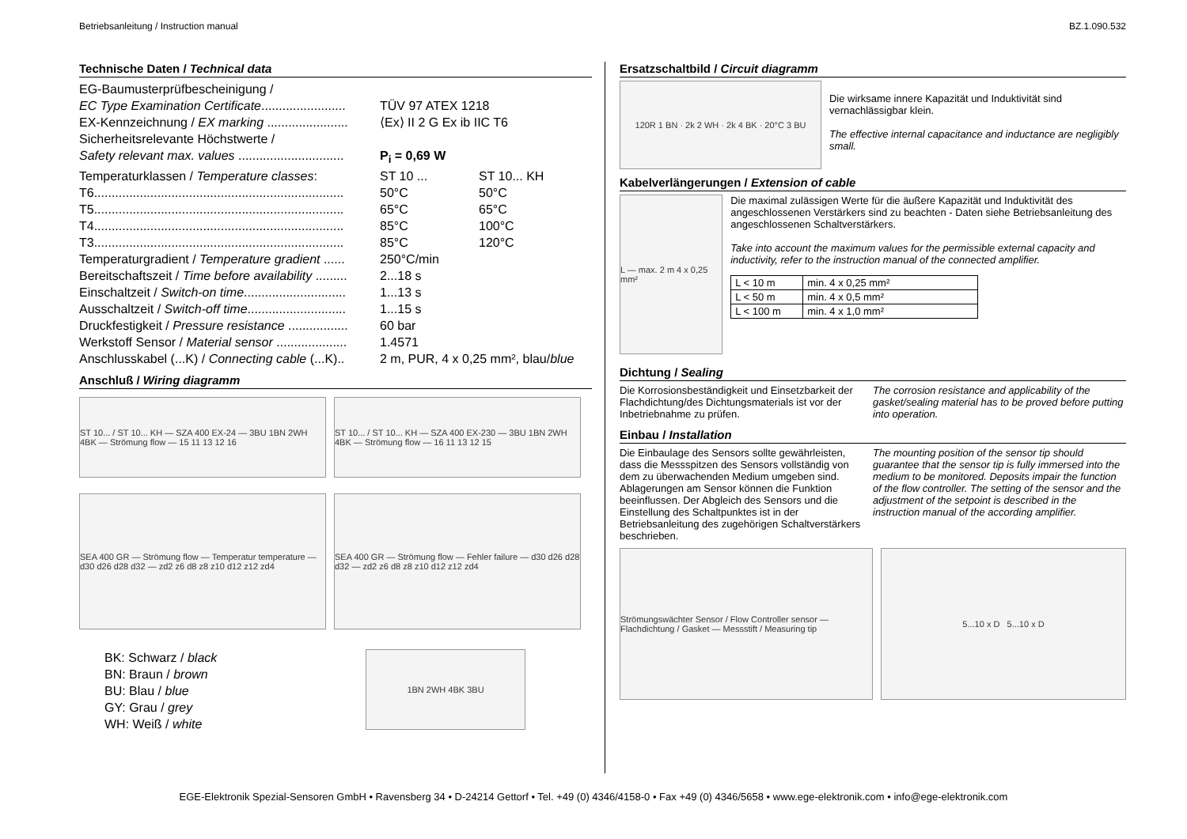Betriebsanleitung / Instruction manual BZ.1.090.532
Technische Daten / Technical data
| EG-Baumusterprüfbescheinigung / | | |
| EC Type Examination Certificate ........................ | TÜV 97 ATEX 1218 | |
| EX-Kennzeichnung / EX marking ....................... | ⟨Ex⟩ II 2 G Ex ib IIC T6 | |
| Sicherheitsrelevante Höchstwerte / | | |
| Safety relevant max. values .............................. | P<sub>i</sub> = 0,69 W | |
| Temperaturklassen / Temperature classes : | ST 10 ... | ST 10... KH |
| T6....................................................................... | 50°C | 50°C |
| T5....................................................................... | 65°C | 65°C |
| T4....................................................................... | 85°C | 100°C |
| T3....................................................................... | 85°C | 120°C |
| Temperaturgradient / Temperature gradient ...... | 250°C/min | |
| Bereitschaftszeit / Time before availability ......... | 2...18 s | |
| Einschaltzeit / Switch-on time ............................. | 1...13 s | |
| Ausschaltzeit / Switch-off time ............................ | 1...15 s | |
| Druckfestigkeit / Pressure resistance ................. | 60 bar | |
| Werkstoff Sensor / Material sensor .................... | 1.4571 | |
| Anschlusskabel (...K) / Connecting cable (...K).. | 2 m, PUR, 4 x 0,25 mm², blau/ blue | |
Anschluß / Wiring diagramm
ST 10... / ST 10... KH — SZA 400 EX-24 — 3BU 1BN 2WH 4BK — Strömung flow — 15 11 13 12 16
ST 10... / ST 10... KH — SZA 400 EX-230 — 3BU 1BN 2WH 4BK — Strömung flow — 16 11 13 12 15
SEA 400 GR — Strömung flow — Temperatur temperature — d30 d26 d28 d32 — zd2 z6 d8 z8 z10 d12 z12 zd4
SEA 400 GR — Strömung flow — Fehler failure — d30 d26 d28 d32 — zd2 z6 d8 z8 z10 d12 z12 zd4
BK: Schwarz / black
BN: Braun / brown
BU: Blau / blue
GY: Grau / grey
WH: Weiß / white
1BN 2WH 4BK 3BU
Ersatzschaltbild / Circuit diagramm
120R 1 BN · 2k 2 WH · 2k 4 BK · 20°C 3 BU
Die wirksame innere Kapazität und Induktivität sind vernachlässigbar klein.
The effective internal capacitance and inductance are negligibly small.
Kabelverlängerungen / Extension of cable
L — max. 2 m 4 x 0,25 mm²
Die maximal zulässigen Werte für die äußere Kapazität und Induktivität des angeschlossenen Verstärkers sind zu beachten - Daten siehe Betriebsanleitung des angeschlossenen Schaltverstärkers.
Take into account the maximum values for the permissible external capacity and inductivity, refer to the instruction manual of the connected amplifier.
| L < 10 m | min. 4 x 0,25 mm² |
| L < 50 m | min. 4 x 0,5 mm² |
| L < 100 m | min. 4 x 1,0 mm² |
Dichtung / Sealing
Die Korrosionsbeständigkeit und Einsetzbarkeit der Flachdichtung/des Dichtungsmaterials ist vor der Inbetriebnahme zu prüfen.
The corrosion resistance and applicability of the gasket/sealing material has to be proved before putting into operation.
Einbau / Installation
Die Einbaulage des Sensors sollte gewährleisten, dass die Messspitzen des Sensors vollständig von dem zu überwachenden Medium umgeben sind. Ablagerungen am Sensor können die Funktion beeinflussen. Der Abgleich des Sensors und die Einstellung des Schaltpunktes ist in der Betriebsanleitung des zugehörigen Schaltverstärkers beschrieben.
The mounting position of the sensor tip should guarantee that the sensor tip is fully immersed into the medium to be monitored. Deposits impair the function of the flow controller. The setting of the sensor and the adjustment of the setpoint is described in the instruction manual of the according amplifier.
Strömungswächter Sensor / Flow Controller sensor — Flachdichtung / Gasket — Messstift / Measuring tip
5...10 x D 5...10 x D
EGE-Elektronik Spezial-Sensoren GmbH • Ravensberg 34 • D-24214 Gettorf • Tel. +49 (0) 4346/4158-0 • Fax +49 (0) 4346/5658 • www.ege-elektronik.com • info@ege-elektronik.com